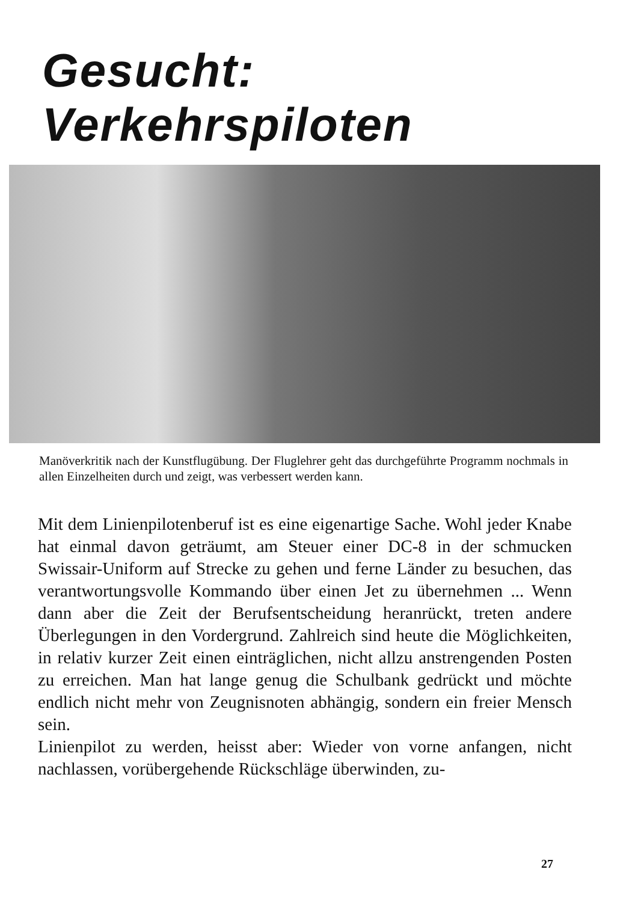Gesucht:
Verkehrspiloten
Manöverkritik nach der Kunstflugübung. Der Fluglehrer geht das durchgeführte Programm nochmals in allen Einzelheiten durch und zeigt, was verbessert werden kann.
Mit dem Linienpilotenberuf ist es eine eigenartige Sache. Wohl jeder Knabe hat einmal davon geträumt, am Steuer einer DC-8 in der schmucken Swissair-Uniform auf Strecke zu gehen und ferne Länder zu besuchen, das verantwortungsvolle Kommando über einen Jet zu übernehmen ... Wenn dann aber die Zeit der Berufsentscheidung heranrückt, treten andere Überlegungen in den Vordergrund. Zahlreich sind heute die Möglichkeiten, in relativ kurzer Zeit einen einträglichen, nicht allzu anstrengenden Posten zu erreichen. Man hat lange genug die Schulbank gedrückt und möchte endlich nicht mehr von Zeugnisnoten abhängig, sondern ein freier Mensch sein.
Linienpilot zu werden, heisst aber: Wieder von vorne anfangen, nicht nachlassen, vorübergehende Rückschläge überwinden, zu-
27